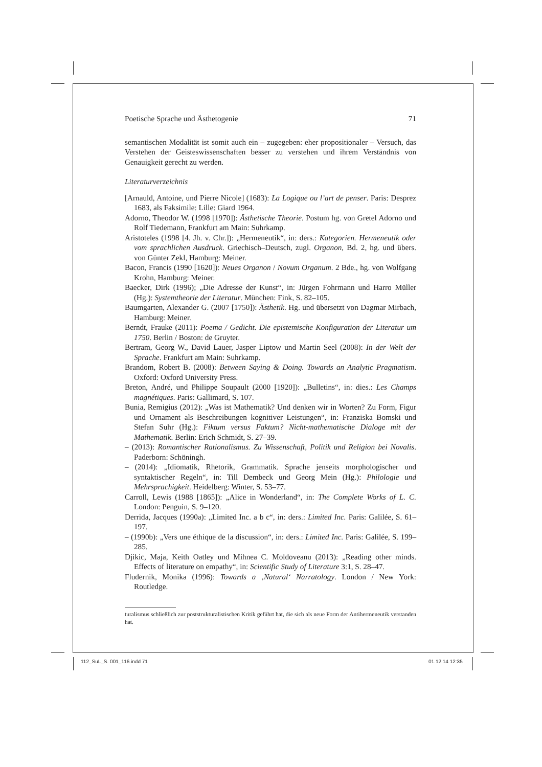Poetische Sprache und Ästhetogenie 71
semantischen Modalität ist somit auch ein – zugegeben: eher propositionaler – Versuch, das Verstehen der Geisteswissenschaften besser zu verstehen und ihrem Verständnis von Genauigkeit gerecht zu werden.
Literaturverzeichnis
[Arnauld, Antoine, und Pierre Nicole] (1683): La Logique ou l’art de penser. Paris: Desprez 1683, als Faksimile: Lille: Giard 1964.
Adorno, Theodor W. (1998 [1970]): Ästhetische Theorie. Postum hg. von Gretel Adorno und Rolf Tiedemann, Frankfurt am Main: Suhrkamp.
Aristoteles (1998 [4. Jh. v. Chr.]): „Hermeneutik“, in: ders.: Kategorien. Hermeneutik oder vom sprachlichen Ausdruck. Griechisch–Deutsch, zugl. Organon, Bd. 2, hg. und übers. von Günter Zekl, Hamburg: Meiner.
Bacon, Francis (1990 [1620]): Neues Organon / Novum Organum. 2 Bde., hg. von Wolfgang Krohn, Hamburg: Meiner.
Baecker, Dirk (1996); „Die Adresse der Kunst“, in: Jürgen Fohrmann und Harro Müller (Hg.): Systemtheorie der Literatur. München: Fink, S. 82–105.
Baumgarten, Alexander G. (2007 [1750]): Ästhetik. Hg. und übersetzt von Dagmar Mirbach, Hamburg: Meiner.
Berndt, Frauke (2011): Poema / Gedicht. Die epistemische Konfiguration der Literatur um 1750. Berlin / Boston: de Gruyter.
Bertram, Georg W., David Lauer, Jasper Liptow und Martin Seel (2008): In der Welt der Sprache. Frankfurt am Main: Suhrkamp.
Brandom, Robert B. (2008): Between Saying & Doing. Towards an Analytic Pragmatism. Oxford: Oxford University Press.
Breton, André, und Philippe Soupault (2000 [1920]): „Bulletins“, in: dies.: Les Champs magnétiques. Paris: Gallimard, S. 107.
Bunia, Remigius (2012): „Was ist Mathematik? Und denken wir in Worten? Zu Form, Figur und Ornament als Beschreibungen kognitiver Leistungen“, in: Franziska Bomski und Stefan Suhr (Hg.): Fiktum versus Faktum? Nicht-mathematische Dialoge mit der Mathematik. Berlin: Erich Schmidt, S. 27–39.
– (2013): Romantischer Rationalismus. Zu Wissenschaft, Politik und Religion bei Novalis. Paderborn: Schöningh.
– (2014): „Idiomatik, Rhetorik, Grammatik. Sprache jenseits morphologischer und syntaktischer Regeln“, in: Till Dembeck und Georg Mein (Hg.): Philologie und Mehrsprachigkeit. Heidelberg: Winter, S. 53–77.
Carroll, Lewis (1988 [1865]): „Alice in Wonderland“, in: The Complete Works of L. C. London: Penguin, S. 9–120.
Derrida, Jacques (1990a): „Limited Inc. a b c“, in: ders.: Limited Inc. Paris: Galilée, S. 61–197.
– (1990b): „Vers une éthique de la discussion“, in: ders.: Limited Inc. Paris: Galilée, S. 199–285.
Djikic, Maja, Keith Oatley und Mihnea C. Moldoveanu (2013): „Reading other minds. Effects of literature on empathy“, in: Scientific Study of Literature 3:1, S. 28–47.
Fludernik, Monika (1996): Towards a ‚Natural‘ Narratology. London / New York: Routledge.
turalismus schließlich zur poststrukturalistischen Kritik geführt hat, die sich als neue Form der Antihermeneutik verstanden hat.
112_SuL_S. 001_116.indd 71 01.12.14 12:35